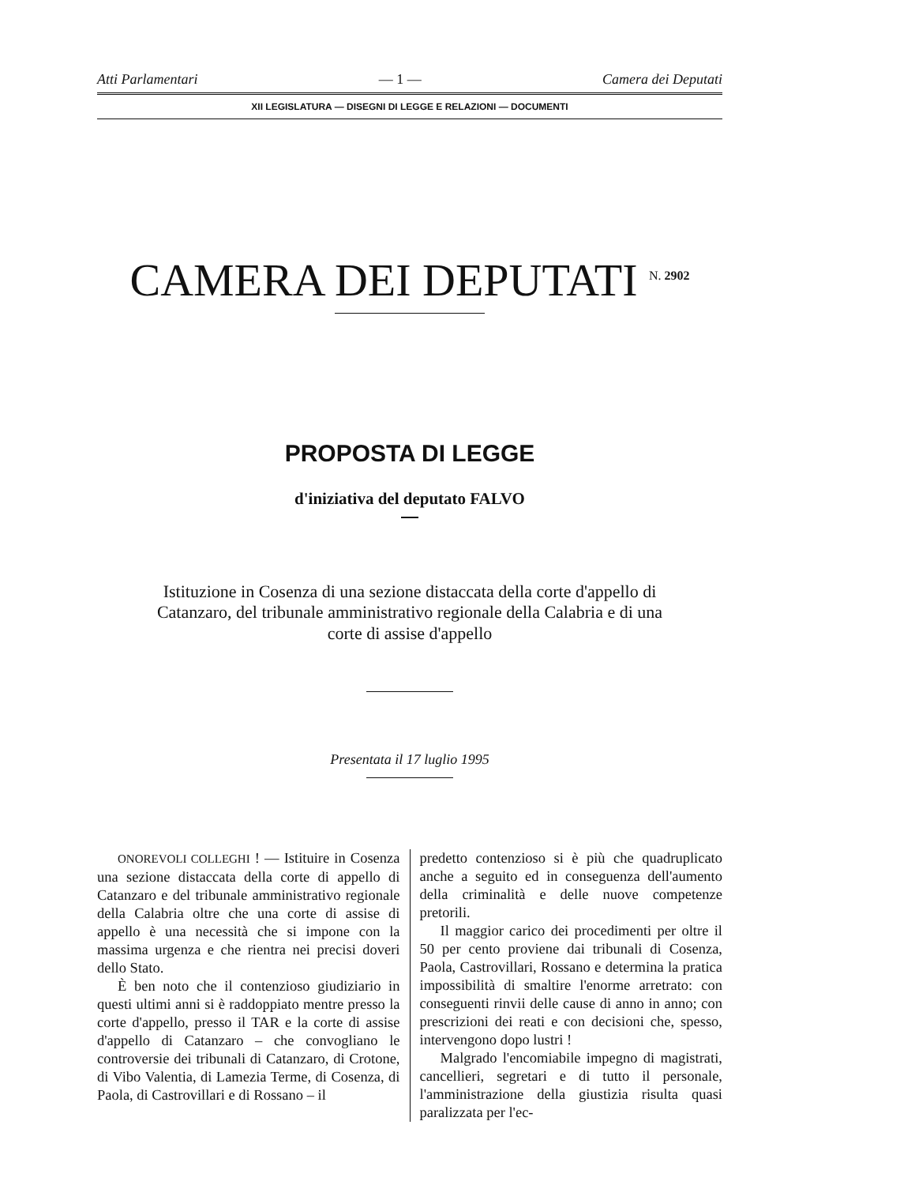Atti Parlamentari — 1 — Camera dei Deputati
XII LEGISLATURA — DISEGNI DI LEGGE E RELAZIONI — DOCUMENTI
CAMERA DEI DEPUTATI <sup>N. 2902</sup>
PROPOSTA DI LEGGE
d'iniziativa del deputato FALVO
Istituzione in Cosenza di una sezione distaccata della corte d'appello di Catanzaro, del tribunale amministrativo regionale della Calabria e di una corte di assise d'appello
Presentata il 17 luglio 1995
ONOREVOLI COLLEGHI ! — Istituire in Cosenza una sezione distaccata della corte di appello di Catanzaro e del tribunale amministrativo regionale della Calabria oltre che una corte di assise di appello è una necessità che si impone con la massima urgenza e che rientra nei precisi doveri dello Stato.
È ben noto che il contenzioso giudiziario in questi ultimi anni si è raddoppiato mentre presso la corte d'appello, presso il TAR e la corte di assise d'appello di Catanzaro – che convogliano le controversie dei tribunali di Catanzaro, di Crotone, di Vibo Valentia, di Lamezia Terme, di Cosenza, di Paola, di Castrovillari e di Rossano – il
predetto contenzioso si è più che quadruplicato anche a seguito ed in conseguenza dell'aumento della criminalità e delle nuove competenze pretorili.
Il maggior carico dei procedimenti per oltre il 50 per cento proviene dai tribunali di Cosenza, Paola, Castrovillari, Rossano e determina la pratica impossibilità di smaltire l'enorme arretrato: con conseguenti rinvii delle cause di anno in anno; con prescrizioni dei reati e con decisioni che, spesso, intervengono dopo lustri !
Malgrado l'encomiabile impegno di magistrati, cancellieri, segretari e di tutto il personale, l'amministrazione della giustizia risulta quasi paralizzata per l'ec-